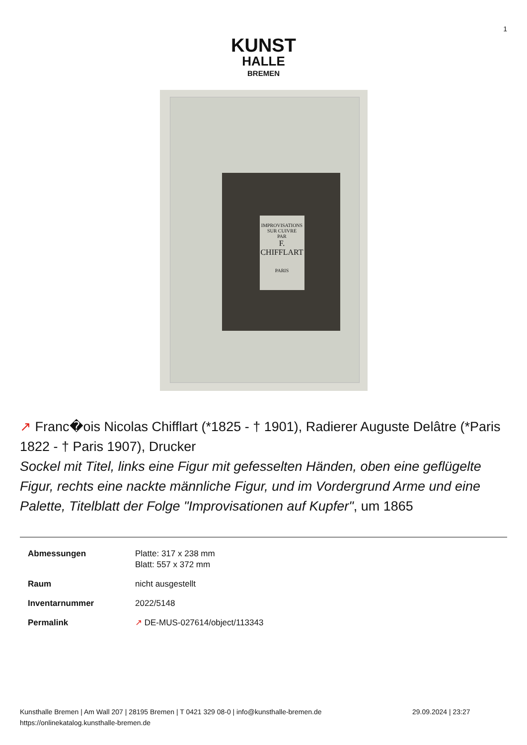1
KUNST
HALLE
BREMEN
IMPROVISATIONS
SUR CUIVRE
PAR
F. CHIFFLART
PARIS
↗ Franc�ois Nicolas Chifflart (*1825 - † 1901), Radierer Auguste Delâtre (*Paris 1822 - † Paris 1907), Drucker
Sockel mit Titel, links eine Figur mit gefesselten Händen, oben eine geflügelte Figur, rechts eine nackte männliche Figur, und im Vordergrund Arme und eine Palette, Titelblatt der Folge "Improvisationen auf Kupfer", um 1865
| Abmessungen | Platte: 317 x 238 mm Blatt: 557 x 372 mm |
| Raum | nicht ausgestellt |
| Inventarnummer | 2022/5148 |
| Permalink | ↗ DE-MUS-027614/object/113343 |
Kunsthalle Bremen | Am Wall 207 | 28195 Bremen | T 0421 329 08-0 | info@kunsthalle-bremen.de
https://onlinekatalog.kunsthalle-bremen.de
29.09.2024 | 23:27